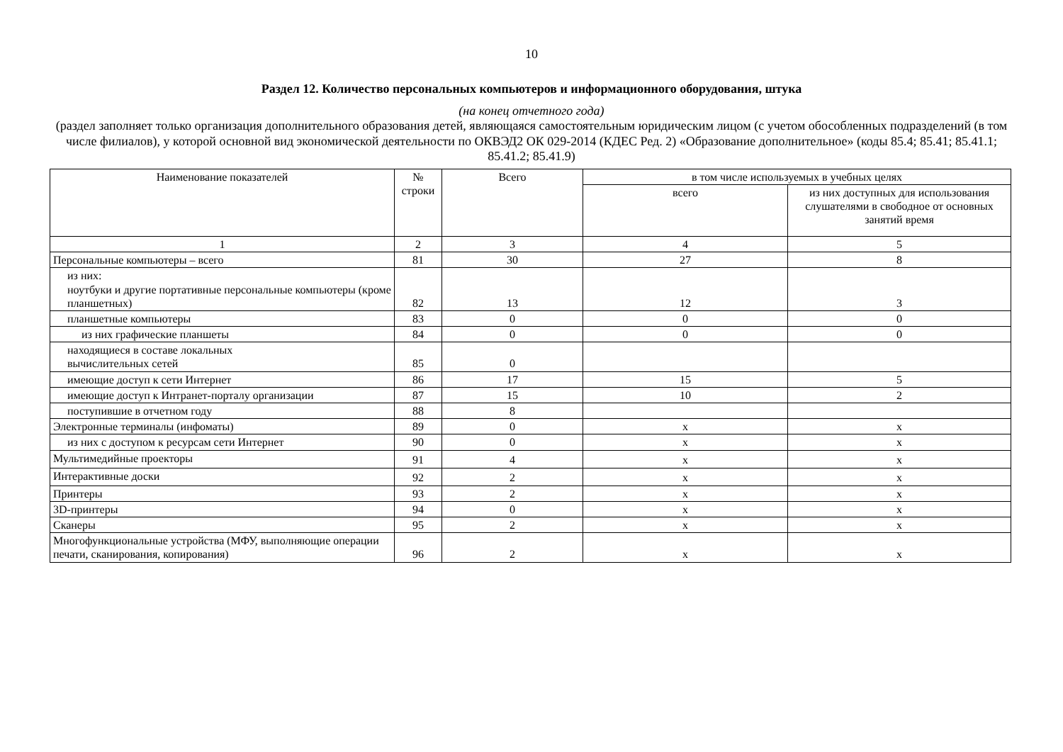10
Раздел 12. Количество персональных компьютеров и информационного оборудования, штука
(на конец отчетного года)
(раздел заполняет только организация дополнительного образования детей, являющаяся самостоятельным юридическим лицом (с учетом обособленных подразделений (в том числе филиалов), у которой основной вид экономической деятельности по ОКВЭД2 ОК 029-2014 (КДЕС Ред. 2) «Образование дополнительное» (коды 85.4; 85.41; 85.41.1; 85.41.2; 85.41.9)
| Наименование показателей | № строки | Всего | в том числе используемых в учебных целях | |
| --- | --- | --- | --- | --- |
| | | | всего | из них доступных для использования слушателями в свободное от основных занятий время |
| 1 | 2 | 3 | 4 | 5 |
| Персональные компьютеры – всего | 81 | 30 | 27 | 8 |
| из них: ноутбуки и другие портативные персональные компьютеры (кроме планшетных) | 82 | 13 | 12 | 3 |
| планшетные компьютеры | 83 | 0 | 0 | 0 |
| из них графические планшеты | 84 | 0 | 0 | 0 |
| находящиеся в составе локальных вычислительных сетей | 85 | 0 | | |
| имеющие доступ к сети Интернет | 86 | 17 | 15 | 5 |
| имеющие доступ к Интранет-порталу организации | 87 | 15 | 10 | 2 |
| поступившие в отчетном году | 88 | 8 | | |
| Электронные терминалы (инфоматы) | 89 | 0 | x | x |
| из них с доступом к ресурсам сети Интернет | 90 | 0 | x | x |
| Мультимедийные проекторы | 91 | 4 | x | x |
| Интерактивные доски | 92 | 2 | x | x |
| Принтеры | 93 | 2 | x | x |
| 3D-принтеры | 94 | 0 | x | x |
| Сканеры | 95 | 2 | x | x |
| Многофункциональные устройства (МФУ, выполняющие операции печати, сканирования, копирования) | 96 | 2 | x | x |